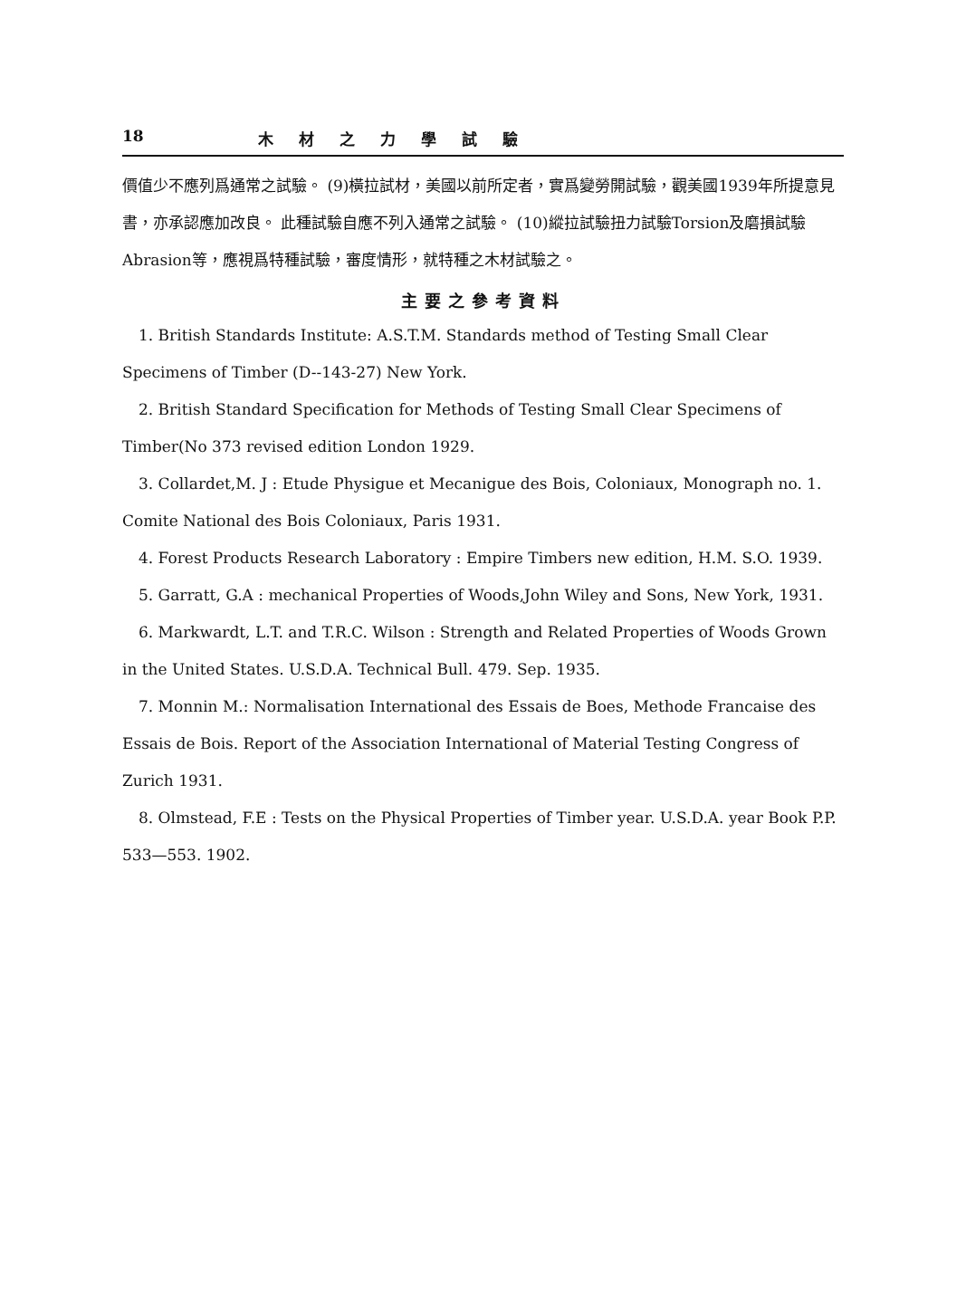18 木材之力學試驗
價值少不應列爲通常之試驗。 (9)橫拉試材，美國以前所定者，實爲變勞開試驗，觀美國1939年所提意見書，亦承認應加改良。 此種試驗自應不列入通常之試驗。 (10)縱拉試驗扭力試驗Torsion及磨損試驗Abrasion等，應視爲特種試驗，審度情形，就特種之木材試驗之。
主要之參考資料
1. British Standards Institute: A.S.T.M. Standards method of Testing Small Clear Specimens of Timber (D--143-27) New York.
2. British Standard Specification for Methods of Testing Small Clear Specimens of Timber(No 373 revised edition London 1929.
3. Collardet,M. J : Etude Physigue et Mecanigue des Bois, Coloniaux, Monograph no. 1. Comite National des Bois Coloniaux, Paris 1931.
4. Forest Products Research Laboratory : Empire Timbers new edition, H.M. S.O. 1939.
5. Garratt, G.A : mechanical Properties of Woods,John Wiley and Sons, New York, 1931.
6. Markwardt, L.T. and T.R.C. Wilson : Strength and Related Properties of Woods Grown in the United States. U.S.D.A. Technical Bull. 479. Sep. 1935.
7. Monnin M.: Normalisation International des Essais de Boes, Methode Francaise des Essais de Bois. Report of the Association International of Material Testing Congress of Zurich 1931.
8. Olmstead, F.E : Tests on the Physical Properties of Timber year. U.S.D.A. year Book P.P. 533—553. 1902.